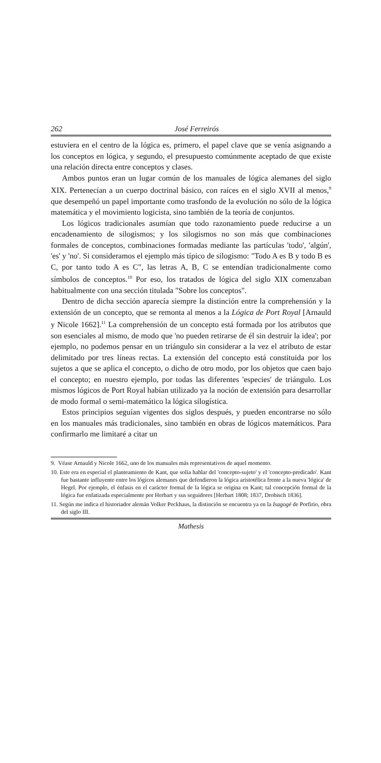262 José Ferreirós
estuviera en el centro de la lógica es, primero, el papel clave que se venía asignando a los conceptos en lógica, y segundo, el presupuesto comúnmente aceptado de que existe una relación directa entre conceptos y clases.
Ambos puntos eran un lugar común de los manuales de lógica alemanes del siglo XIX. Pertenecían a un cuerpo doctrinal básico, con raíces en el siglo XVII al menos,<sup>9</sup> que desempeñó un papel importante como trasfondo de la evolución no sólo de la lógica matemática y el movimiento logicista, sino también de la teoría de conjuntos.
Los lógicos tradicionales asumían que todo razonamiento puede reducirse a un encadenamiento de silogismos; y los silogismos no son más que combinaciones formales de conceptos, combinaciones formadas mediante las partículas 'todo', 'algún', 'es' y 'no'. Si consideramos el ejemplo más típico de silogismo: "Todo A es B y todo B es C, por tanto todo A es C", las letras A, B, C se entendían tradicionalmente como símbolos de conceptos.<sup>10</sup> Por eso, los tratados de lógica del siglo XIX comenzaban habitualmente con una sección titulada "Sobre los conceptos".
Dentro de dicha sección aparecía siempre la distinción entre la comprehensión y la extensión de un concepto, que se remonta al menos a la Lógica de Port Royal [Arnauld y Nicole 1662].<sup>11</sup> La comprehensión de un concepto está formada por los atributos que son esenciales al mismo, de modo que 'no pueden retirarse de él sin destruir la idea'; por ejemplo, no podemos pensar en un triángulo sin considerar a la vez el atributo de estar delimitado por tres líneas rectas. La extensión del concepto está constituida por los sujetos a que se aplica el concepto, o dicho de otro modo, por los objetos que caen bajo el concepto; en nuestro ejemplo, por todas las diferentes 'especies' de triángulo. Los mismos lógicos de Port Royal habían utilizado ya la noción de extensión para desarrollar de modo formal o semi-matemático la lógica silogística.
Estos principios seguían vigentes dos siglos después, y pueden encontrarse no sólo en los manuales más tradicionales, sino también en obras de lógicos matemáticos. Para confirmarlo me limitaré a citar un
9. Véase Arnauld y Nicole 1662, uno de los manuales más representativos de aquel momento.
10. Este era en especial el planteamiento de Kant, que solía hablar del 'concepto-sujeto' y el 'concepto-predicado'. Kant fue bastante influyente entre los lógicos alemanes que defendieron la lógica aristotélica frente a la nueva 'lógica' de Hegel. Por ejemplo, el énfasis en el carácter formal de la lógica se origina en Kant; tal concepción formal de la lógica fue enfatizada especialmente por Herbart y sus seguidores [Herbart 1808; 1837, Drobisch 1836].
11. Según me indica el historiador alemán Volker Peckhaus, la distinción se encuentra ya en la Isagogé de Porfirio, obra del siglo III.
Mathesis